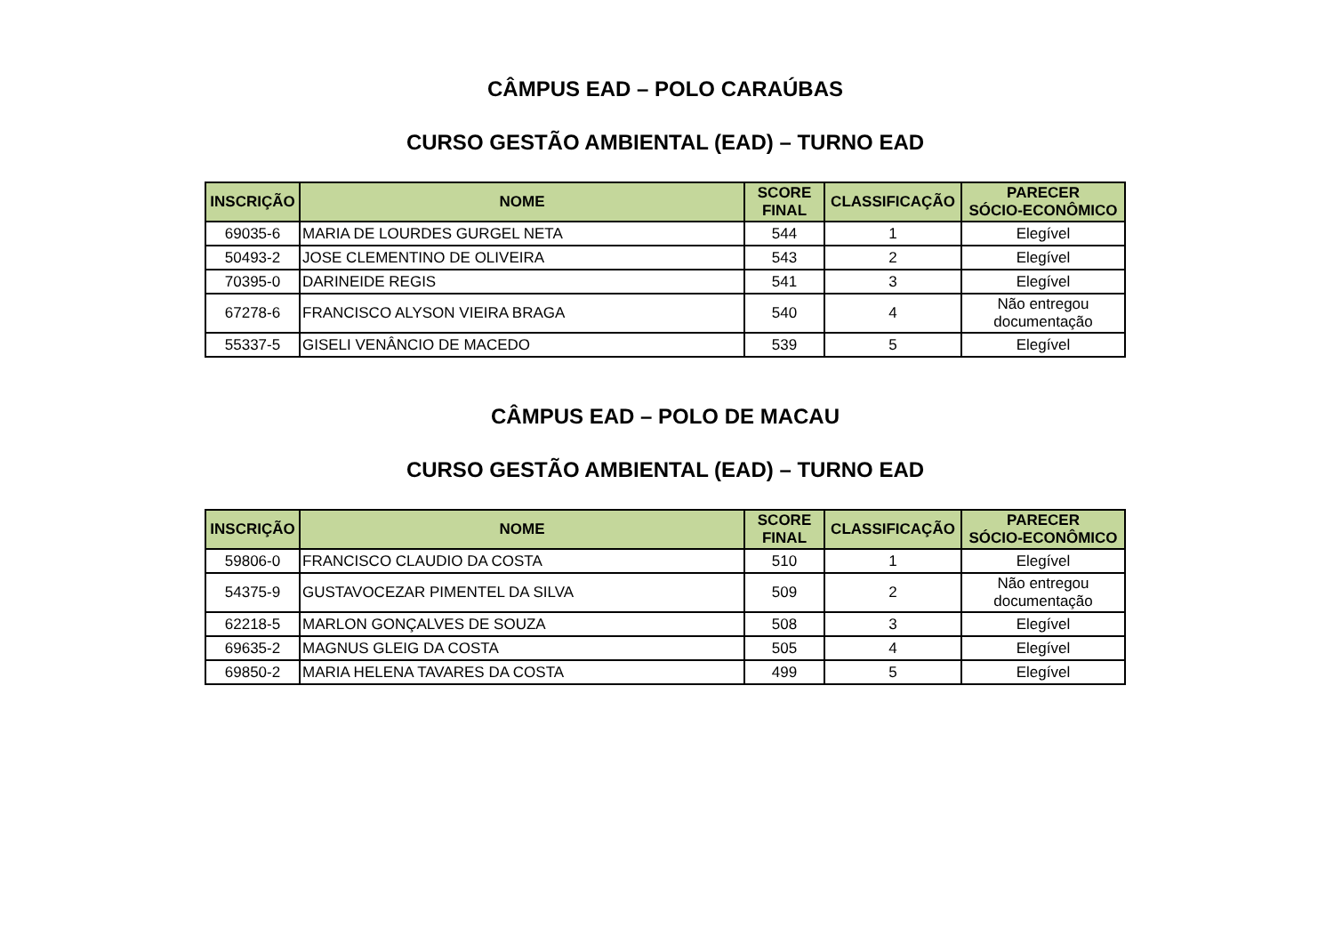CÂMPUS EAD – POLO CARAÚBAS
CURSO GESTÃO AMBIENTAL (EAD) – TURNO EAD
| INSCRIÇÃO | NOME | SCORE FINAL | CLASSIFICAÇÃO | PARECER SÓCIO-ECONÔMICO |
| --- | --- | --- | --- | --- |
| 69035-6 | MARIA DE LOURDES GURGEL NETA | 544 | 1 | Elegível |
| 50493-2 | JOSE CLEMENTINO DE OLIVEIRA | 543 | 2 | Elegível |
| 70395-0 | DARINEIDE REGIS | 541 | 3 | Elegível |
| 67278-6 | FRANCISCO ALYSON VIEIRA BRAGA | 540 | 4 | Não entregou documentação |
| 55337-5 | GISELI VENÂNCIO DE MACEDO | 539 | 5 | Elegível |
CÂMPUS EAD – POLO DE MACAU
CURSO GESTÃO AMBIENTAL (EAD) – TURNO EAD
| INSCRIÇÃO | NOME | SCORE FINAL | CLASSIFICAÇÃO | PARECER SÓCIO-ECONÔMICO |
| --- | --- | --- | --- | --- |
| 59806-0 | FRANCISCO CLAUDIO DA COSTA | 510 | 1 | Elegível |
| 54375-9 | GUSTAVOCEZAR PIMENTEL DA SILVA | 509 | 2 | Não entregou documentação |
| 62218-5 | MARLON GONÇALVES DE SOUZA | 508 | 3 | Elegível |
| 69635-2 | MAGNUS GLEIG DA COSTA | 505 | 4 | Elegível |
| 69850-2 | MARIA HELENA TAVARES DA COSTA | 499 | 5 | Elegível |